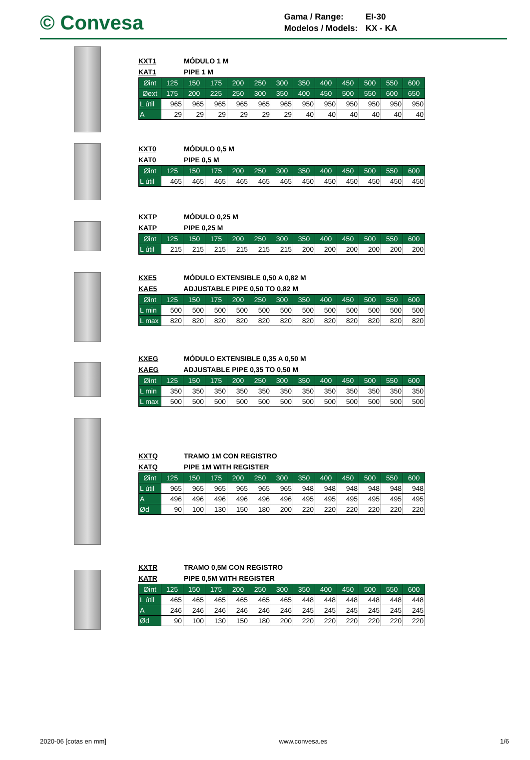© Convesa
Gama / Range: EI-30
Modelos / Models: KX - KA
KXT1 MÓDULO 1 M
KAT1 PIPE 1 M
| Øint | 125 | 150 | 175 | 200 | 250 | 300 | 350 | 400 | 450 | 500 | 550 | 600 |
| Øext | 175 | 200 | 225 | 250 | 300 | 350 | 400 | 450 | 500 | 550 | 600 | 650 |
| L útil | 965 | 965 | 965 | 965 | 965 | 965 | 950 | 950 | 950 | 950 | 950 | 950 |
| A | 29 | 29 | 29 | 29 | 29 | 29 | 40 | 40 | 40 | 40 | 40 | 40 |
KXT0 MÓDULO 0,5 M
KAT0 PIPE 0,5 M
| Øint | 125 | 150 | 175 | 200 | 250 | 300 | 350 | 400 | 450 | 500 | 550 | 600 |
| L útil | 465 | 465 | 465 | 465 | 465 | 465 | 450 | 450 | 450 | 450 | 450 | 450 |
KXTP MÓDULO 0,25 M
KATP PIPE 0,25 M
| Øint | 125 | 150 | 175 | 200 | 250 | 300 | 350 | 400 | 450 | 500 | 550 | 600 |
| L útil | 215 | 215 | 215 | 215 | 215 | 215 | 200 | 200 | 200 | 200 | 200 | 200 |
KXE5 MÓDULO EXTENSIBLE 0,50 A 0,82 M
KAE5 ADJUSTABLE PIPE 0,50 TO 0,82 M
| Øint | 125 | 150 | 175 | 200 | 250 | 300 | 350 | 400 | 450 | 500 | 550 | 600 |
| L min | 500 | 500 | 500 | 500 | 500 | 500 | 500 | 500 | 500 | 500 | 500 | 500 |
| L max | 820 | 820 | 820 | 820 | 820 | 820 | 820 | 820 | 820 | 820 | 820 | 820 |
KXEG MÓDULO EXTENSIBLE 0,35 A 0,50 M
KAEG ADJUSTABLE PIPE 0,35 TO 0,50 M
| Øint | 125 | 150 | 175 | 200 | 250 | 300 | 350 | 400 | 450 | 500 | 550 | 600 |
| L min | 350 | 350 | 350 | 350 | 350 | 350 | 350 | 350 | 350 | 350 | 350 | 350 |
| L max | 500 | 500 | 500 | 500 | 500 | 500 | 500 | 500 | 500 | 500 | 500 | 500 |
KXTQ TRAMO 1M CON REGISTRO
KATQ PIPE 1M WITH REGISTER
| Øint | 125 | 150 | 175 | 200 | 250 | 300 | 350 | 400 | 450 | 500 | 550 | 600 |
| L útil | 965 | 965 | 965 | 965 | 965 | 965 | 948 | 948 | 948 | 948 | 948 | 948 |
| A | 496 | 496 | 496 | 496 | 496 | 496 | 495 | 495 | 495 | 495 | 495 | 495 |
| Ød | 90 | 100 | 130 | 150 | 180 | 200 | 220 | 220 | 220 | 220 | 220 | 220 |
KXTR TRAMO 0,5M CON REGISTRO
KATR PIPE 0,5M WITH REGISTER
| Øint | 125 | 150 | 175 | 200 | 250 | 300 | 350 | 400 | 450 | 500 | 550 | 600 |
| L útil | 465 | 465 | 465 | 465 | 465 | 465 | 448 | 448 | 448 | 448 | 448 | 448 |
| A | 246 | 246 | 246 | 246 | 246 | 246 | 245 | 245 | 245 | 245 | 245 | 245 |
| Ød | 90 | 100 | 130 | 150 | 180 | 200 | 220 | 220 | 220 | 220 | 220 | 220 |
2020-06 [cotas en mm] www.convesa.es 1/6